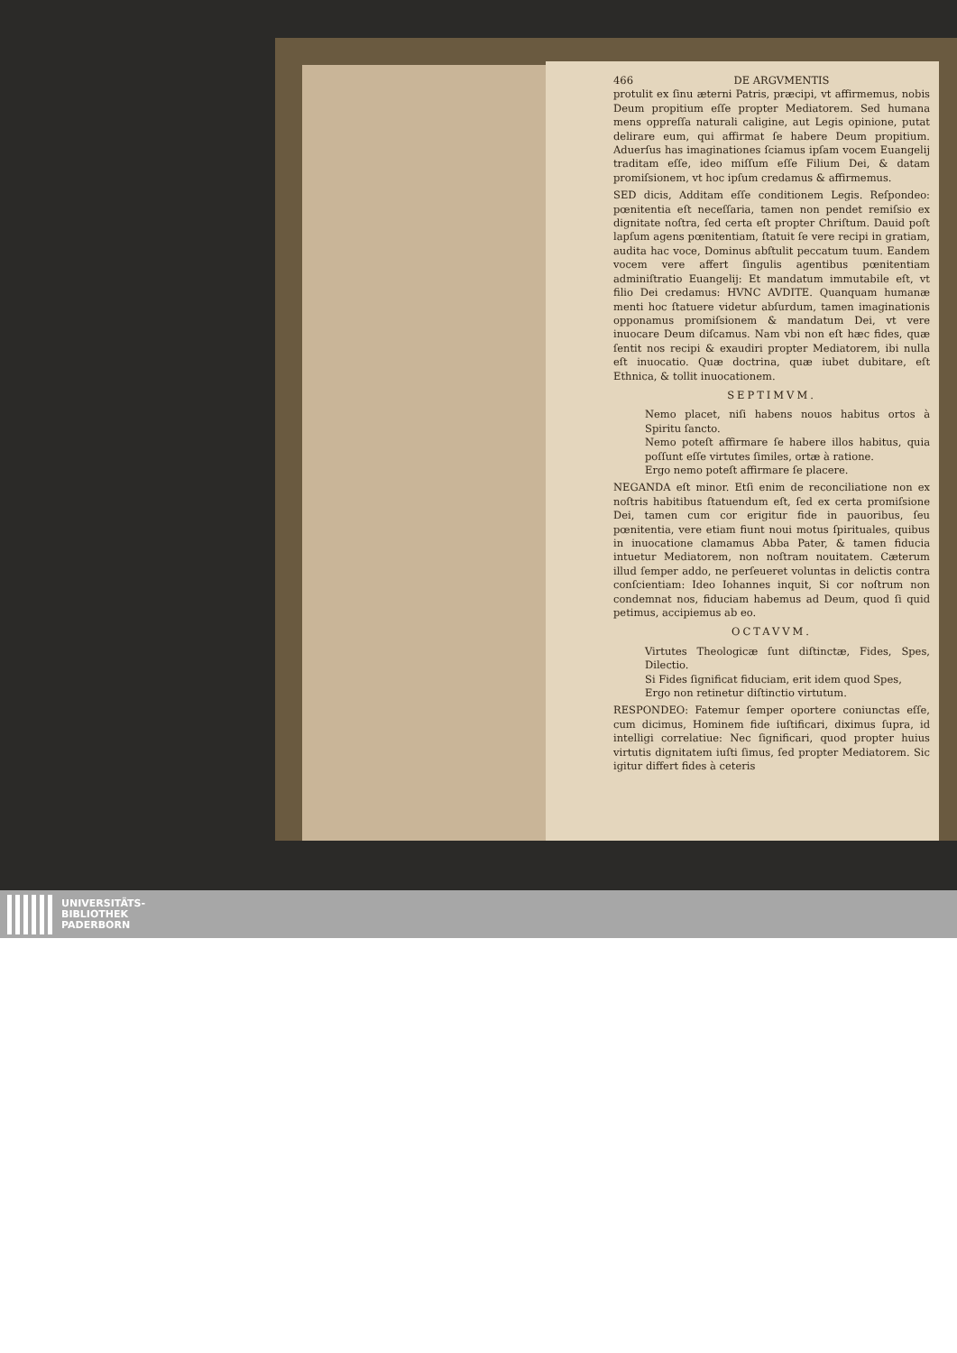466 DE ARGVMENTIS
protulit ex ſinu æterni Patris, præcipi, vt affirmemus, nobis Deum propitium eſſe propter Mediatorem. Sed humana mens oppreſſa naturali caligine, aut Legis opinione, putat delirare eum, qui affirmat ſe habere Deum propitium. Aduerſus has imaginationes ſciamus ipſam vocem Euangelij traditam eſſe, ideo miſſum eſſe Filium Dei, & datam promiſsionem, vt hoc ipſum credamus & affirmemus.
SED dicis, Additam eſſe conditionem Legis. Reſpondeo: pœnitentia eſt neceſſaria, tamen non pendet remiſsio ex dignitate noſtra, ſed certa eſt propter Chriſtum. Dauid poſt lapſum agens pœnitentiam, ſtatuit ſe vere recipi in gratiam, audita hac voce, Dominus abſtulit peccatum tuum. Eandem vocem vere affert ſingulis agentibus pœnitentiam adminiſtratio Euangelij: Et mandatum immutabile eſt, vt filio Dei credamus: HVNC AVDITE. Quanquam humanæ menti hoc ſtatuere videtur abſurdum, tamen imaginationis opponamus promiſsionem & mandatum Dei, vt vere inuocare Deum diſcamus. Nam vbi non eſt hæc fides, quæ ſentit nos recipi & exaudiri propter Mediatorem, ibi nulla eſt inuocatio. Quæ doctrina, quæ iubet dubitare, eſt Ethnica, & tollit inuocationem.
SEPTIMVM.
Nemo placet, niſi habens nouos habitus ortos à Spiritu ſancto.
Nemo poteſt affirmare ſe habere illos habitus, quia poſſunt eſſe virtutes ſimiles, ortæ à ratione.
Ergo nemo poteſt affirmare ſe placere.
NEGANDA eſt minor. Etſi enim de reconciliatione non ex noſtris habitibus ſtatuendum eſt, ſed ex certa promiſsione Dei, tamen cum cor erigitur fide in pauoribus, ſeu pœnitentia, vere etiam fiunt noui motus ſpirituales, quibus in inuocatione clamamus Abba Pater, & tamen fiducia intuetur Mediatorem, non noſtram nouitatem. Cæterum illud ſemper addo, ne perſeueret voluntas in delictis contra conſcientiam: Ideo Iohannes inquit, Si cor noſtrum non condemnat nos, fiduciam habemus ad Deum, quod ſi quid petimus, accipiemus ab eo.
OCTAVVM.
Virtutes Theologicæ ſunt diſtinctæ, Fides, Spes, Dilectio.
Si Fides ſignificat fiduciam, erit idem quod Spes,
Ergo non retinetur diſtinctio virtutum.
RESPONDEO: Fatemur ſemper oportere coniunctas eſſe, cum dicimus, Hominem fide iuſtificari, diximus ſupra, id intelligi correlatiue: Nec ſignificari, quod propter huius virtutis dignitatem iuſti ſimus, ſed propter Mediatorem. Sic igitur differt fides à ceteris
UNIVERSITÄTS-
BIBLIOTHEK
PADERBORN